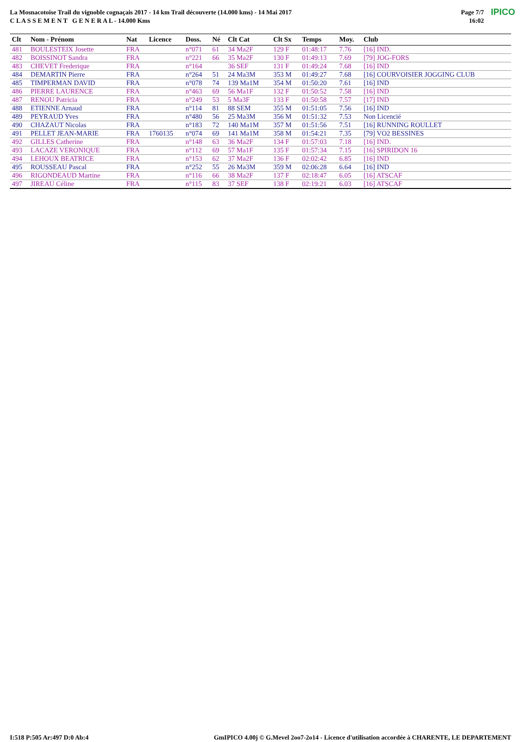La Mosnacotoise Trail du vignoble cognaçais 2017 - 14 km Trail découverte (14.000 kms) - 14 Mai 2017
C L A S S E M E N T G E N E R A L - 14.000 Kms
Page 7/7
16:02 IPICO
| Clt | Nom - Prénom | Nat | Licence | Doss. | Né | Clt Cat | Clt Sx | Temps | Moy. | Club |
| --- | --- | --- | --- | --- | --- | --- | --- | --- | --- | --- |
| 481 | BOULESTEIX Josette | FRA | | n°071 | 61 | 34 Ma2F | 129 F | 01:48:17 | 7.76 | [16] IND. |
| 482 | BOISSINOT Sandra | FRA | | n°221 | 66 | 35 Ma2F | 130 F | 01:49:13 | 7.69 | [79] JOG-FORS |
| 483 | CHEVET Frederique | FRA | | n°164 | | 36 SEF | 131 F | 01:49:24 | 7.68 | [16] IND |
| 484 | DEMARTIN Pierre | FRA | | n°264 | 51 | 24 Ma3M | 353 M | 01:49:27 | 7.68 | [16] COURVOISIER JOGGING CLUB |
| 485 | TIMPERMAN DAVID | FRA | | n°078 | 74 | 139 Ma1M | 354 M | 01:50:20 | 7.61 | [16] IND |
| 486 | PIERRE LAURENCE | FRA | | n°463 | 69 | 56 Ma1F | 132 F | 01:50:52 | 7.58 | [16] IND |
| 487 | RENOU Patricia | FRA | | n°249 | 53 | 5 Ma3F | 133 F | 01:50:58 | 7.57 | [17] IND |
| 488 | ETIENNE Arnaud | FRA | | n°114 | 81 | 88 SEM | 355 M | 01:51:05 | 7.56 | [16] IND |
| 489 | PEYRAUD Yves | FRA | | n°480 | 56 | 25 Ma3M | 356 M | 01:51:32 | 7.53 | Non Licencié |
| 490 | CHAZAUT Nicolas | FRA | | n°183 | 72 | 140 Ma1M | 357 M | 01:51:56 | 7.51 | [16] RUNNING ROULLET |
| 491 | PELLET JEAN-MARIE | FRA | 1760135 | n°074 | 69 | 141 Ma1M | 358 M | 01:54:21 | 7.35 | [79] VO2 BESSINES |
| 492 | GILLES Catherine | FRA | | n°148 | 63 | 36 Ma2F | 134 F | 01:57:03 | 7.18 | [16] IND. |
| 493 | LACAZE VERONIQUE | FRA | | n°112 | 69 | 57 Ma1F | 135 F | 01:57:34 | 7.15 | [16] SPIRIDON 16 |
| 494 | LEHOUX BEATRICE | FRA | | n°153 | 62 | 37 Ma2F | 136 F | 02:02:42 | 6.85 | [16] IND |
| 495 | ROUSSEAU Pascal | FRA | | n°252 | 55 | 26 Ma3M | 359 M | 02:06:28 | 6.64 | [16] IND |
| 496 | RIGONDEAUD Martine | FRA | | n°116 | 66 | 38 Ma2F | 137 F | 02:18:47 | 6.05 | [16] ATSCAF |
| 497 | JIREAU Céline | FRA | | n°115 | 83 | 37 SEF | 138 F | 02:19:21 | 6.03 | [16] ATSCAF |
I:518 P:505 Ar:497 D:0 Ab:4 GmIPICO 4.00j © G.Mevel 2oo7-2o14 - Licence d'utilisation accordée à CHARENTE, LE DEPARTEMENT